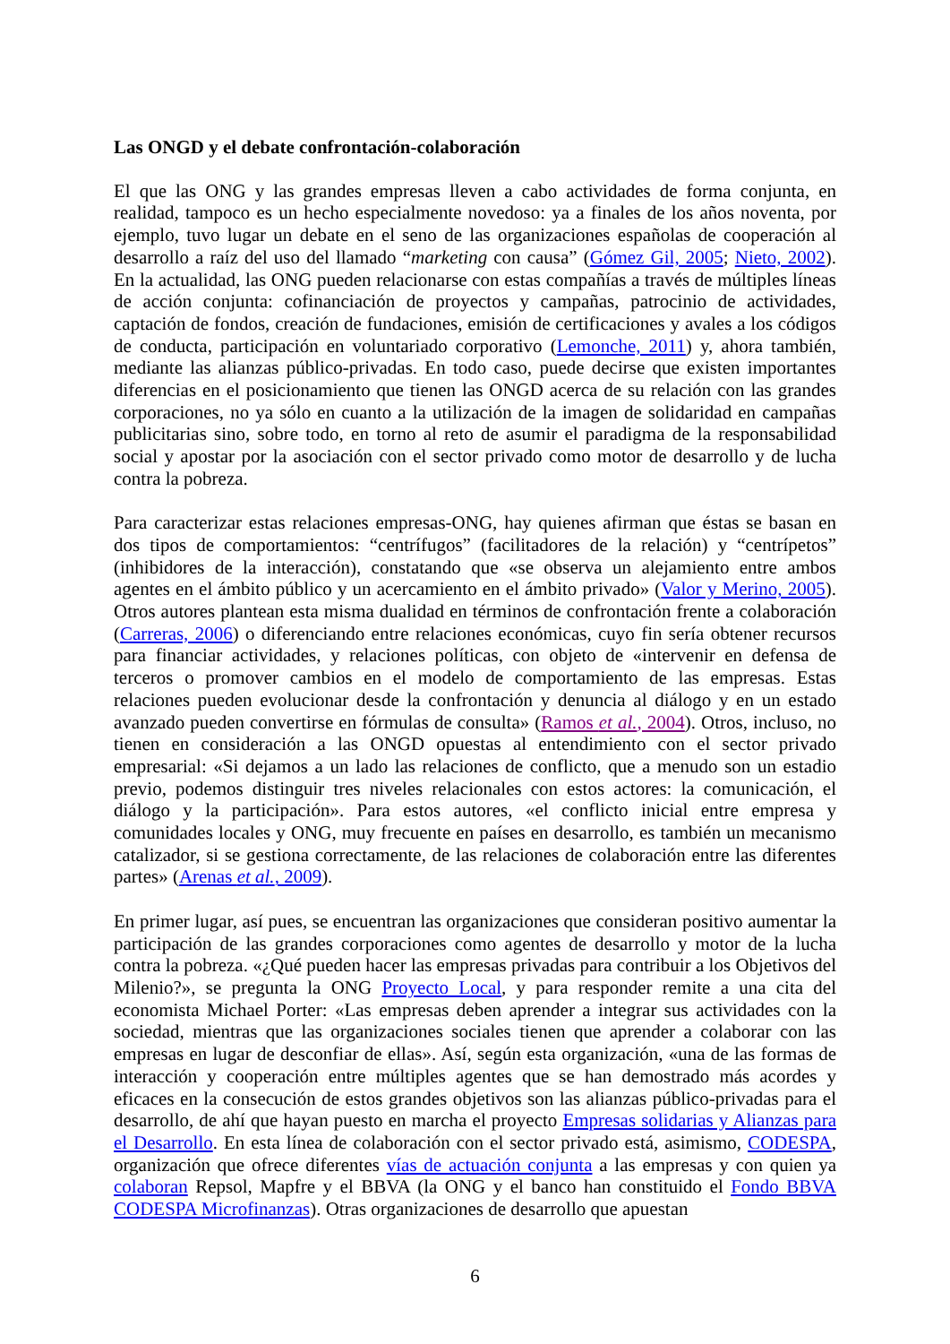Las ONGD y el debate confrontación-colaboración
El que las ONG y las grandes empresas lleven a cabo actividades de forma conjunta, en realidad, tampoco es un hecho especialmente novedoso: ya a finales de los años noventa, por ejemplo, tuvo lugar un debate en el seno de las organizaciones españolas de cooperación al desarrollo a raíz del uso del llamado “marketing con causa” (Gómez Gil, 2005; Nieto, 2002). En la actualidad, las ONG pueden relacionarse con estas compañías a través de múltiples líneas de acción conjunta: cofinanciación de proyectos y campañas, patrocinio de actividades, captación de fondos, creación de fundaciones, emisión de certificaciones y avales a los códigos de conducta, participación en voluntariado corporativo (Lemonche, 2011) y, ahora también, mediante las alianzas público-privadas. En todo caso, puede decirse que existen importantes diferencias en el posicionamiento que tienen las ONGD acerca de su relación con las grandes corporaciones, no ya sólo en cuanto a la utilización de la imagen de solidaridad en campañas publicitarias sino, sobre todo, en torno al reto de asumir el paradigma de la responsabilidad social y apostar por la asociación con el sector privado como motor de desarrollo y de lucha contra la pobreza.
Para caracterizar estas relaciones empresas-ONG, hay quienes afirman que éstas se basan en dos tipos de comportamientos: “centrífugos” (facilitadores de la relación) y “centrípetos” (inhibidores de la interacción), constatando que «se observa un alejamiento entre ambos agentes en el ámbito público y un acercamiento en el ámbito privado» (Valor y Merino, 2005). Otros autores plantean esta misma dualidad en términos de confrontación frente a colaboración (Carreras, 2006) o diferenciando entre relaciones económicas, cuyo fin sería obtener recursos para financiar actividades, y relaciones políticas, con objeto de «intervenir en defensa de terceros o promover cambios en el modelo de comportamiento de las empresas. Estas relaciones pueden evolucionar desde la confrontación y denuncia al diálogo y en un estado avanzado pueden convertirse en fórmulas de consulta» (Ramos et al., 2004). Otros, incluso, no tienen en consideración a las ONGD opuestas al entendimiento con el sector privado empresarial: «Si dejamos a un lado las relaciones de conflicto, que a menudo son un estadio previo, podemos distinguir tres niveles relacionales con estos actores: la comunicación, el diálogo y la participación». Para estos autores, «el conflicto inicial entre empresa y comunidades locales y ONG, muy frecuente en países en desarrollo, es también un mecanismo catalizador, si se gestiona correctamente, de las relaciones de colaboración entre las diferentes partes» (Arenas et al., 2009).
En primer lugar, así pues, se encuentran las organizaciones que consideran positivo aumentar la participación de las grandes corporaciones como agentes de desarrollo y motor de la lucha contra la pobreza. «¿Qué pueden hacer las empresas privadas para contribuir a los Objetivos del Milenio?», se pregunta la ONG Proyecto Local, y para responder remite a una cita del economista Michael Porter: «Las empresas deben aprender a integrar sus actividades con la sociedad, mientras que las organizaciones sociales tienen que aprender a colaborar con las empresas en lugar de desconfiar de ellas». Así, según esta organización, «una de las formas de interacción y cooperación entre múltiples agentes que se han demostrado más acordes y eficaces en la consecución de estos grandes objetivos son las alianzas público-privadas para el desarrollo, de ahí que hayan puesto en marcha el proyecto Empresas solidarias y Alianzas para el Desarrollo. En esta línea de colaboración con el sector privado está, asimismo, CODESPA, organización que ofrece diferentes vías de actuación conjunta a las empresas y con quien ya colaboran Repsol, Mapfre y el BBVA (la ONG y el banco han constituido el Fondo BBVA CODESPA Microfinanzas). Otras organizaciones de desarrollo que apuestan
6